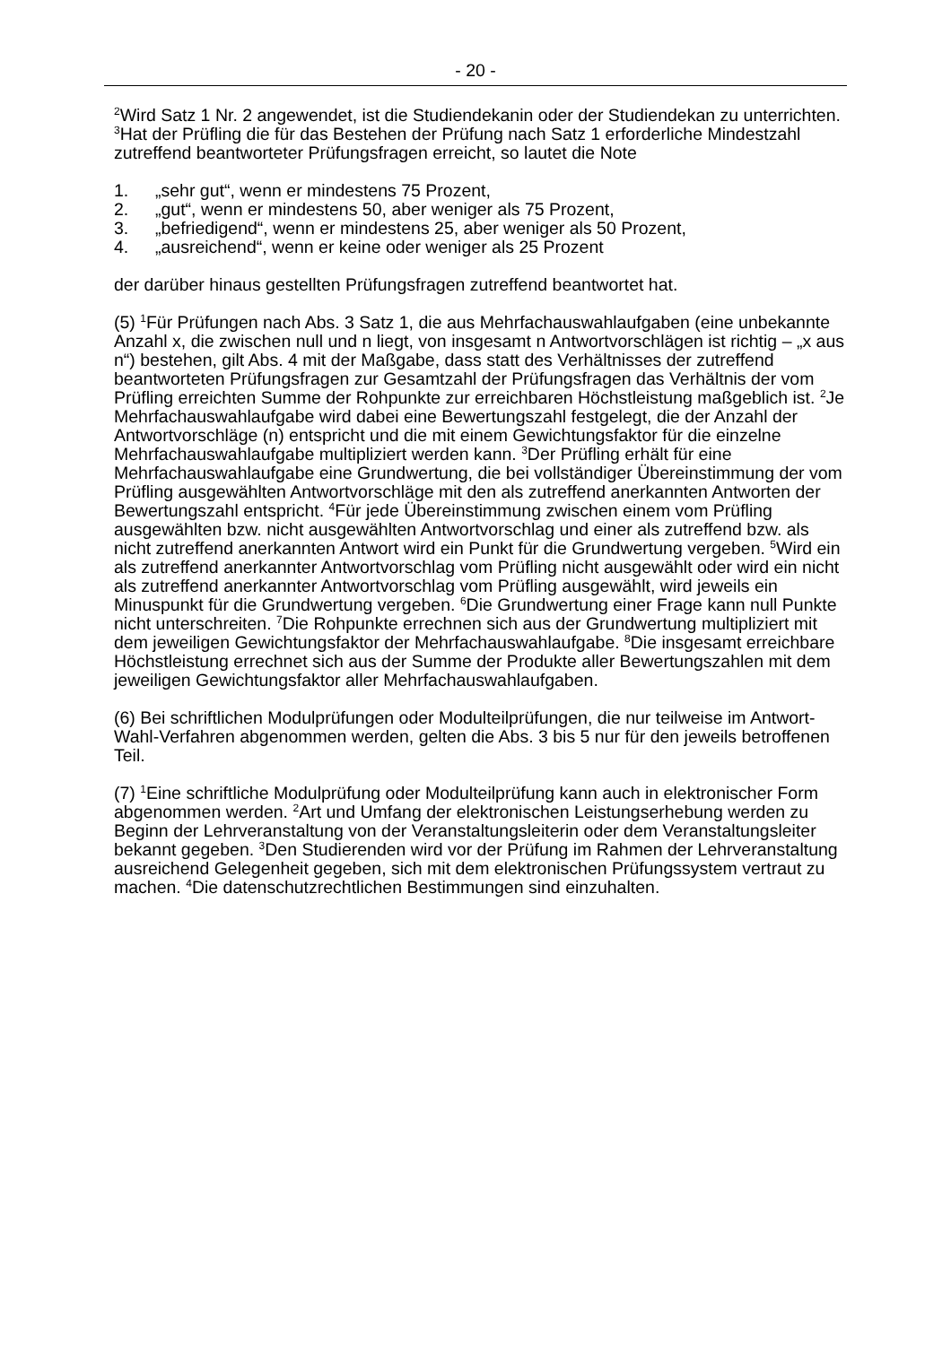- 20 -
<sup>2</sup> Wird Satz 1 Nr. 2 angewendet, ist die Studiendekanin oder der Studiendekan zu unterrichten. <sup>3</sup>Hat der Prüfling die für das Bestehen der Prüfung nach Satz 1 erforderliche Mindestzahl zutreffend beantworteter Prüfungsfragen erreicht, so lautet die Note
1. „sehr gut“, wenn er mindestens 75 Prozent,
2. „gut“, wenn er mindestens 50, aber weniger als 75 Prozent,
3. „befriedigend“, wenn er mindestens 25, aber weniger als 50 Prozent,
4. „ausreichend“, wenn er keine oder weniger als 25 Prozent
der darüber hinaus gestellten Prüfungsfragen zutreffend beantwortet hat.
(5) <sup>1</sup>Für Prüfungen nach Abs. 3 Satz 1, die aus Mehrfachauswahlaufgaben (eine unbekannte Anzahl x, die zwischen null und n liegt, von insgesamt n Antwortvorschlägen ist richtig – „x aus n“) bestehen, gilt Abs. 4 mit der Maßgabe, dass statt des Verhältnisses der zutreffend beantworteten Prüfungsfragen zur Gesamtzahl der Prüfungsfragen das Verhältnis der vom Prüfling erreichten Summe der Rohpunkte zur erreichbaren Höchstleistung maßgeblich ist. <sup>2</sup>Je Mehrfachauswahlaufgabe wird dabei eine Bewertungszahl festgelegt, die der Anzahl der Antwortvorschläge (n) entspricht und die mit einem Gewichtungsfaktor für die einzelne Mehrfachauswahlaufgabe multipliziert werden kann. <sup>3</sup>Der Prüfling erhält für eine Mehrfachauswahlaufgabe eine Grundwertung, die bei vollständiger Übereinstimmung der vom Prüfling ausgewählten Antwortvorschläge mit den als zutreffend anerkannten Antworten der Bewertungszahl entspricht. <sup>4</sup>Für jede Übereinstimmung zwischen einem vom Prüfling ausgewählten bzw. nicht ausgewählten Antwortvorschlag und einer als zutreffend bzw. als nicht zutreffend anerkannten Antwort wird ein Punkt für die Grundwertung vergeben. <sup>5</sup>Wird ein als zutreffend anerkannter Antwortvorschlag vom Prüfling nicht ausgewählt oder wird ein nicht als zutreffend anerkannter Antwortvorschlag vom Prüfling ausgewählt, wird jeweils ein Minuspunkt für die Grundwertung vergeben. <sup>6</sup>Die Grundwertung einer Frage kann null Punkte nicht unterschreiten. <sup>7</sup>Die Rohpunkte errechnen sich aus der Grundwertung multipliziert mit dem jeweiligen Gewichtungsfaktor der Mehrfachauswahlaufgabe. <sup>8</sup>Die insgesamt erreichbare Höchstleistung errechnet sich aus der Summe der Produkte aller Bewertungszahlen mit dem jeweiligen Gewichtungsfaktor aller Mehrfachauswahlaufgaben.
(6) Bei schriftlichen Modulprüfungen oder Modulteilprüfungen, die nur teilweise im Antwort-Wahl-Verfahren abgenommen werden, gelten die Abs. 3 bis 5 nur für den jeweils betroffenen Teil.
(7) <sup>1</sup>Eine schriftliche Modulprüfung oder Modulteilprüfung kann auch in elektronischer Form abgenommen werden. <sup>2</sup>Art und Umfang der elektronischen Leistungserhebung werden zu Beginn der Lehrveranstaltung von der Veranstaltungsleiterin oder dem Veranstaltungsleiter bekannt gegeben. <sup>3</sup>Den Studierenden wird vor der Prüfung im Rahmen der Lehrveranstaltung ausreichend Gelegenheit gegeben, sich mit dem elektronischen Prüfungssystem vertraut zu machen. <sup>4</sup>Die datenschutzrechtlichen Bestimmungen sind einzuhalten.